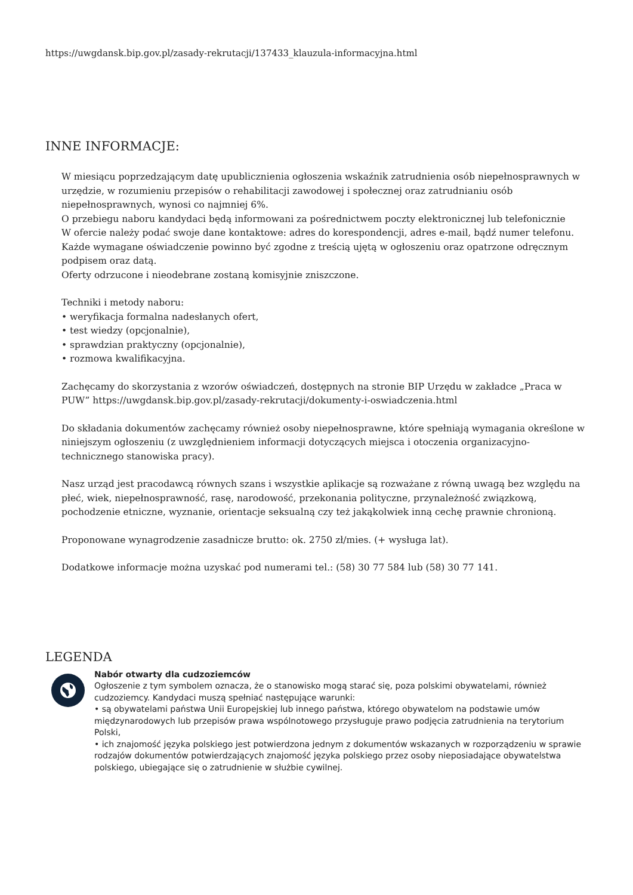https://uwgdansk.bip.gov.pl/zasady-rekrutacji/137433_klauzula-informacyjna.html
INNE INFORMACJE:
W miesiącu poprzedzającym datę upublicznienia ogłoszenia wskaźnik zatrudnienia osób niepełnosprawnych w urzędzie, w rozumieniu przepisów o rehabilitacji zawodowej i społecznej oraz zatrudnianiu osób niepełnosprawnych, wynosi co najmniej 6%.
O przebiegu naboru kandydaci będą informowani za pośrednictwem poczty elektronicznej lub telefonicznie
W ofercie należy podać swoje dane kontaktowe: adres do korespondencji, adres e-mail, bądź numer telefonu.
Każde wymagane oświadczenie powinno być zgodne z treścią ujętą w ogłoszeniu oraz opatrzone odręcznym podpisem oraz datą.
Oferty odrzucone i nieodebrane zostaną komisyjnie zniszczone.
Techniki i metody naboru:
• weryfikacja formalna nadesłanych ofert,
• test wiedzy (opcjonalnie),
• sprawdzian praktyczny (opcjonalnie),
• rozmowa kwalifikacyjna.
Zachęcamy do skorzystania z wzorów oświadczeń, dostępnych na stronie BIP Urzędu w zakładce „Praca w PUW” https://uwgdansk.bip.gov.pl/zasady-rekrutacji/dokumenty-i-oswiadczenia.html
Do składania dokumentów zachęcamy również osoby niepełnosprawne, które spełniają wymagania określone w niniejszym ogłoszeniu (z uwzględnieniem informacji dotyczących miejsca i otoczenia organizacyjno-technicznego stanowiska pracy).
Nasz urząd jest pracodawcą równych szans i wszystkie aplikacje są rozważane z równą uwagą bez względu na płeć, wiek, niepełnosprawność, rasę, narodowość, przekonania polityczne, przynależność związkową, pochodzenie etniczne, wyznanie, orientacje seksualną czy też jakąkolwiek inną cechę prawnie chronioną.
Proponowane wynagrodzenie zasadnicze brutto: ok. 2750 zł/mies. (+ wysługa lat).
Dodatkowe informacje można uzyskać pod numerami tel.: (58) 30 77 584 lub (58) 30 77 141.
LEGENDA
Nabór otwarty dla cudzoziemców
Ogłoszenie z tym symbolem oznacza, że o stanowisko mogą starać się, poza polskimi obywatelami, również cudzoziemcy. Kandydaci muszą spełniać następujące warunki:
• są obywatelami państwa Unii Europejskiej lub innego państwa, którego obywatelom na podstawie umów międzynarodowych lub przepisów prawa wspólnotowego przysługuje prawo podjęcia zatrudnienia na terytorium Polski,
• ich znajomość języka polskiego jest potwierdzona jednym z dokumentów wskazanych w rozporządzeniu w sprawie rodzajów dokumentów potwierdzających znajomość języka polskiego przez osoby nieposiadające obywatelstwa polskiego, ubiegające się o zatrudnienie w służbie cywilnej.